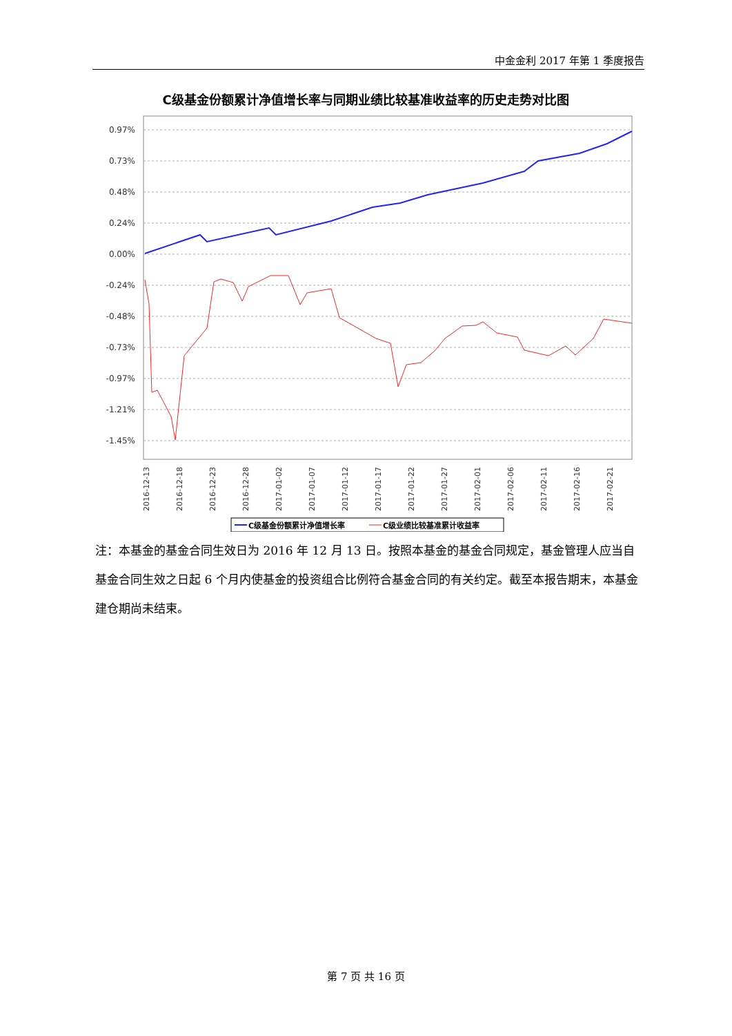中金金利 2017 年第 1 季度报告
C级基金份额累计净值增长率与同期业绩比较基准收益率的历史走势对比图
0.97%
0.73%
0.48%
0.24%
0.00%
-0.24%
-0.48%
-0.73%
-0.97%
-1.21%
-1.45%
2016-12-13
2016-12-18
2016-12-23
2016-12-28
2017-01-02
2017-01-07
2017-01-12
2017-01-17
2017-01-22
2017-01-27
2017-02-01
2017-02-06
2017-02-11
2017-02-16
2017-02-21
C级基金份额累计净值增长率
C级业绩比较基准累计收益率
注：本基金的基金合同生效日为 2016 年 12 月 13 日。按照本基金的基金合同规定，基金管理人应当自基金合同生效之日起 6 个月内使基金的投资组合比例符合基金合同的有关约定。截至本报告期末，本基金建仓期尚未结束。
第 7 页 共 16 页